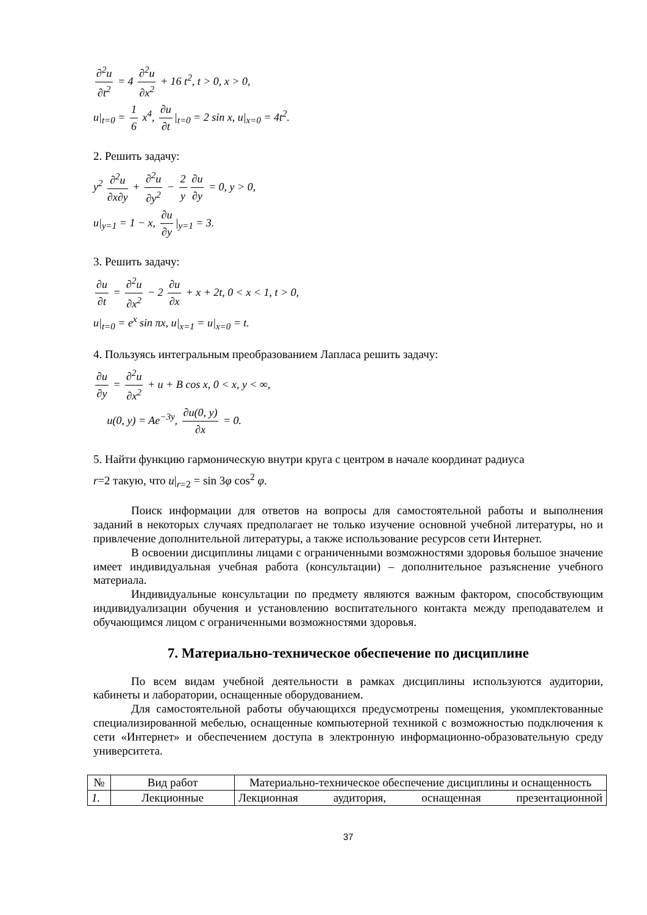∂<sup>2</sup>u ∂t<sup>2</sup> = 4 ∂<sup>2</sup>u ∂x<sup>2</sup> + 16 t<sup>2</sup>, t > 0, x > 0,
u|<sub>t=0</sub> = 1 6 x<sup>4</sup>, ∂u ∂t |<sub>t=0</sub> = 2 sin x, u|<sub>x=0</sub> = 4t<sup>2</sup>.
2. Решить задачу:
y<sup>2</sup> ∂<sup>2</sup>u ∂x∂y + ∂<sup>2</sup>u ∂y<sup>2</sup> − 2 y ∂u ∂y = 0, y > 0,
u|<sub>y=1</sub> = 1 − x, ∂u ∂y |<sub>y=1</sub> = 3.
3. Решить задачу:
∂u ∂t = ∂<sup>2</sup>u ∂x<sup>2</sup> − 2 ∂u ∂x + x + 2t, 0 < x < 1, t > 0,
u|<sub>t=0</sub> = e<sup>x</sup> sin πx, u|<sub>x=1</sub> = u|<sub>x=0</sub> = t.
4. Пользуясь интегральным преобразованием Лапласа решить задачу:
∂u ∂y = ∂<sup>2</sup>u ∂x<sup>2</sup> + u + B cos x, 0 < x, y < ∞,
u(0, y) = Ae<sup>−3y</sup>, ∂u(0, y) ∂x = 0.
5. Найти функцию гармоническую внутри круга с центром в начале координат радиуса
r=2 такую, что u|<sub>r=2</sub> = sin 3φ cos<sup>2</sup> φ.
Поиск информации для ответов на вопросы для самостоятельной работы и выполнения заданий в некоторых случаях предполагает не только изучение основной учебной литературы, но и привлечение дополнительной литературы, а также использование ресурсов сети Интернет.
В освоении дисциплины лицами с ограниченными возможностями здоровья большое значение имеет индивидуальная учебная работа (консультации) – дополнительное разъяснение учебного материала.
Индивидуальные консультации по предмету являются важным фактором, способствующим индивидуализации обучения и установлению воспитательного контакта между преподавателем и обучающимся лицом с ограниченными возможностями здоровья.
7. Материально-техническое обеспечение по дисциплине
По всем видам учебной деятельности в рамках дисциплины используются аудитории, кабинеты и лаборатории, оснащенные оборудованием.
Для самостоятельной работы обучающихся предусмотрены помещения, укомплектованные специализированной мебелью, оснащенные компьютерной техникой с возможностью подключения к сети «Интернет» и обеспечением доступа в электронную информационно-образовательную среду университета.
| № | Вид работ | Материально-техническое обеспечение дисциплины и оснащенность |
| --- | --- | --- |
| 1. | Лекционные | Лекционная аудитория, оснащенная презентационной |
37